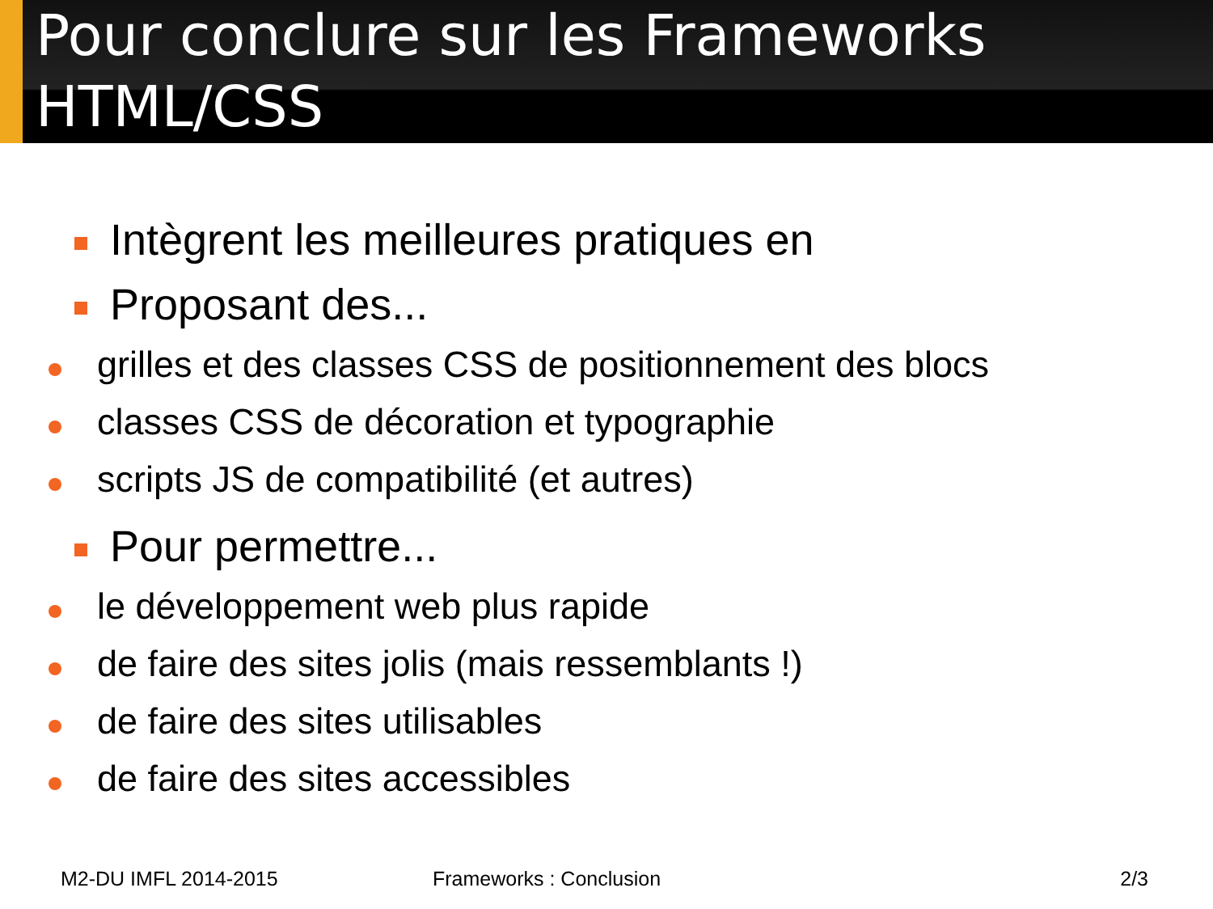Pour conclure sur les Frameworks
HTML/CSS
Intègrent les meilleures pratiques en
Proposant des...
grilles et des classes CSS de positionnement des blocs
classes CSS de décoration et typographie
scripts JS de compatibilité (et autres)
Pour permettre...
le développement web plus rapide
de faire des sites jolis (mais ressemblants !)
de faire des sites utilisables
de faire des sites accessibles
M2-DU IMFL 2014-2015 Frameworks : Conclusion 2/3